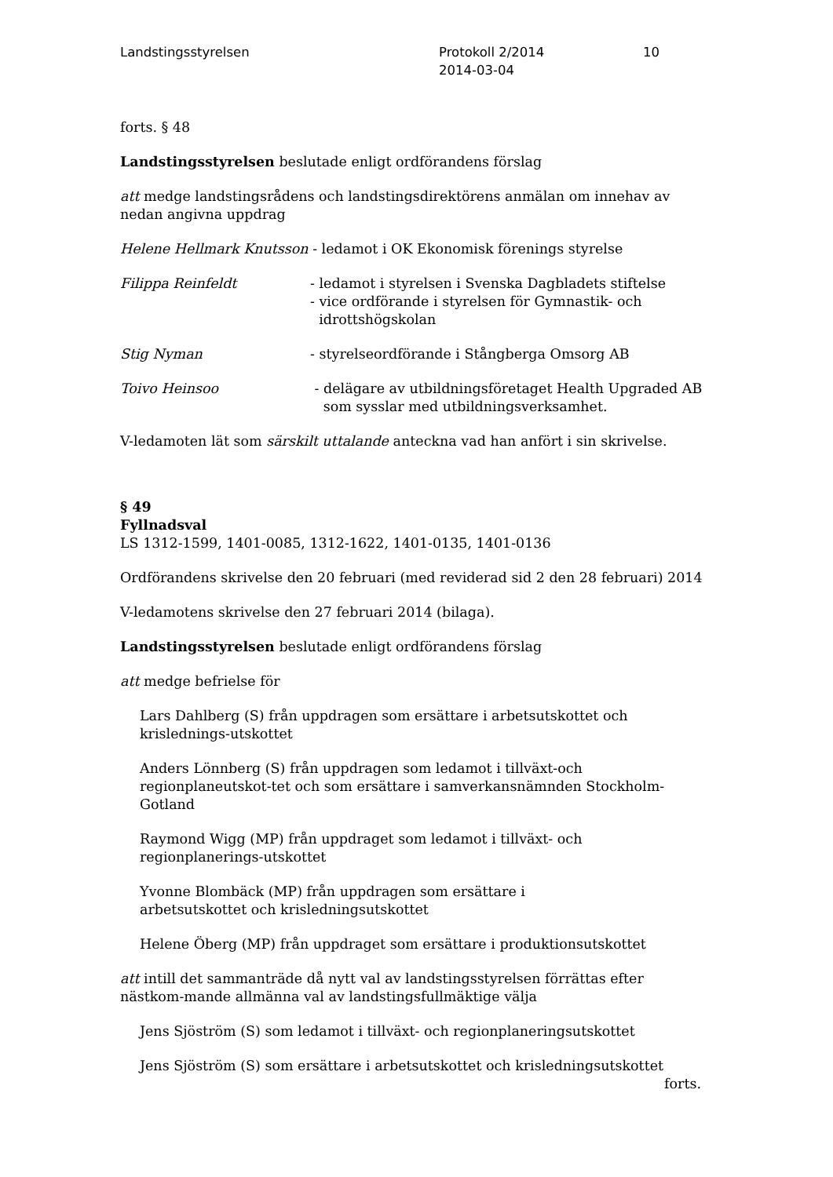Landstingsstyrelsen Protokoll 2/2014
2014-03-04
10
forts. § 48
Landstingsstyrelsen beslutade enligt ordförandens förslag
att medge landstingsrådens och landstingsdirektörens anmälan om innehav av nedan angivna uppdrag
Helene Hellmark Knutsson - ledamot i OK Ekonomisk förenings styrelse
Filippa Reinfeldt - ledamot i styrelsen i Svenska Dagbladets stiftelse
- vice ordförande i styrelsen för Gymnastik- och
idrottshögskolan
Stig Nyman - styrelseordförande i Stångberga Omsorg AB
Toivo Heinsoo - delägare av utbildningsföretaget Health Upgraded AB
som sysslar med utbildningsverksamhet.
V-ledamoten lät som särskilt uttalande anteckna vad han anfört i sin skrivelse.
§ 49
Fyllnadsval
LS 1312-1599, 1401-0085, 1312-1622, 1401-0135, 1401-0136
Ordförandens skrivelse den 20 februari (med reviderad sid 2 den 28 februari) 2014
V-ledamotens skrivelse den 27 februari 2014 (bilaga).
Landstingsstyrelsen beslutade enligt ordförandens förslag
att medge befrielse för
Lars Dahlberg (S) från uppdragen som ersättare i arbetsutskottet och krislednings-utskottet
Anders Lönnberg (S) från uppdragen som ledamot i tillväxt-och regionplaneutskot-tet och som ersättare i samverkansnämnden Stockholm-Gotland
Raymond Wigg (MP) från uppdraget som ledamot i tillväxt- och regionplanerings-utskottet
Yvonne Blombäck (MP) från uppdragen som ersättare i
arbetsutskottet och krisledningsutskottet
Helene Öberg (MP) från uppdraget som ersättare i produktionsutskottet
att intill det sammanträde då nytt val av landstingsstyrelsen förrättas efter nästkom-mande allmänna val av landstingsfullmäktige välja
Jens Sjöström (S) som ledamot i tillväxt- och regionplaneringsutskottet
Jens Sjöström (S) som ersättare i arbetsutskottet och krisledningsutskottet
forts.